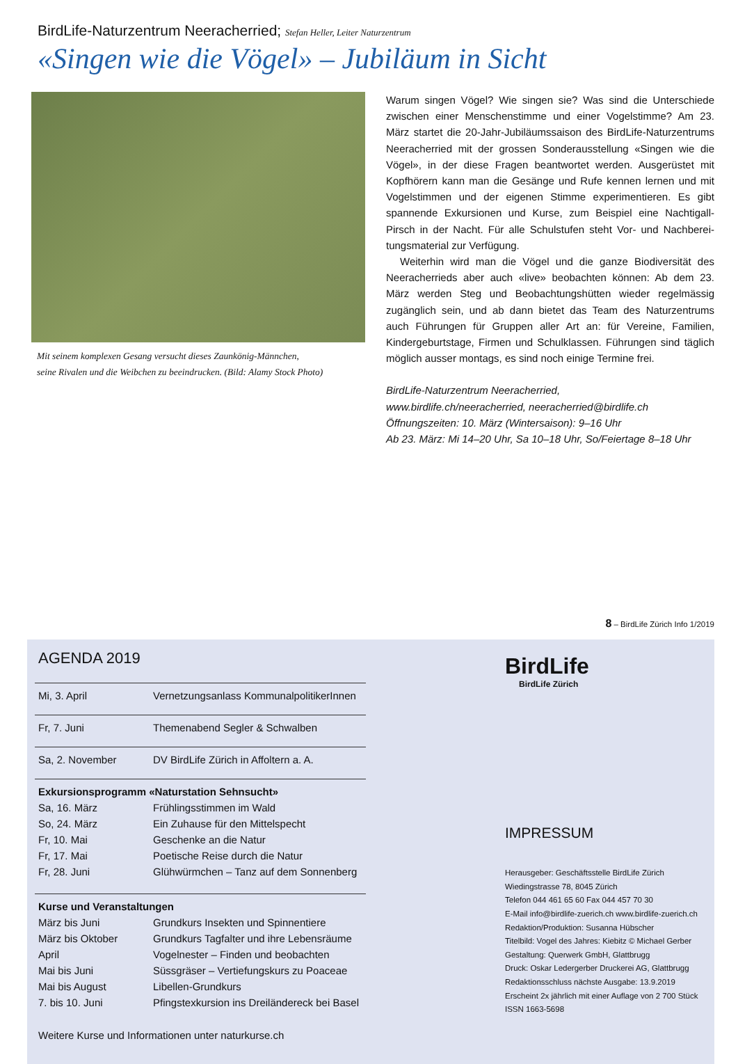BirdLife-Naturzentrum Neeracherried; Stefan Heller, Leiter Naturzentrum
«Singen wie die Vögel» – Jubiläum in Sicht
Mit seinem komplexen Gesang versucht dieses Zaunkönig-Männchen,
seine Rivalen und die Weibchen zu beeindrucken. (Bild: Alamy Stock Photo)
Warum singen Vögel? Wie singen sie? Was sind die Unterschiede zwischen einer Menschenstimme und einer Vogelstimme? Am 23. März startet die 20-Jahr-Jubiläumssaison des BirdLife-Naturzentrums Neeracherried mit der grossen Sonderausstellung «Singen wie die Vögel», in der diese Fragen beantwortet werden. Ausgerüstet mit Kopfhörern kann man die Gesänge und Rufe kennen lernen und mit Vogelstimmen und der eigenen Stimme experimentieren. Es gibt spannende Exkursionen und Kurse, zum Beispiel eine Nachtigall-Pirsch in der Nacht. Für alle Schulstufen steht Vor- und Nachberei­tungsmaterial zur Verfügung.
Weiterhin wird man die Vögel und die ganze Biodiversität des Neeracherrieds aber auch «live» beobachten können: Ab dem 23. März werden Steg und Beobachtungshütten wieder regelmässig zugänglich sein, und ab dann bietet das Team des Naturzentrums auch Führungen für Gruppen aller Art an: für Vereine, Familien, Kindergeburtstage, Firmen und Schulklassen. Führungen sind täglich möglich ausser montags, es sind noch einige Termine frei.
BirdLife-Naturzentrum Neeracherried,
www.birdlife.ch/neeracherried, neeracherried@birdlife.ch
Öffnungszeiten: 10. März (Wintersaison): 9–16 Uhr
Ab 23. März: Mi 14–20 Uhr, Sa 10–18 Uhr, So/Feiertage 8–18 Uhr
8 – BirdLife Zürich Info 1/2019
AGENDA 2019
| Mi, 3. April | Vernetzungsanlass KommunalpolitikerInnen |
| Fr, 7. Juni | Themenabend Segler & Schwalben |
| Sa, 2. November | DV BirdLife Zürich in Affoltern a. A. |
| Exkursionsprogramm «Naturstation Sehnsucht» | |
| Sa, 16. März | Frühlingsstimmen im Wald |
| So, 24. März | Ein Zuhause für den Mittelspecht |
| Fr, 10. Mai | Geschenke an die Natur |
| Fr, 17. Mai | Poetische Reise durch die Natur |
| Fr, 28. Juni | Glühwürmchen – Tanz auf dem Sonnenberg |
| Kurse und Veranstaltungen | |
| März bis Juni | Grundkurs Insekten und Spinnentiere |
| März bis Oktober | Grundkurs Tagfalter und ihre Lebensräume |
| April | Vogelnester – Finden und beobachten |
| Mai bis Juni | Süssgräser – Vertiefungskurs zu Poaceae |
| Mai bis August | Libellen-Grundkurs |
| 7. bis 10. Juni | Pfingstexkursion ins Dreiländereck bei Basel |
| Weitere Kurse und Informationen unter naturkurse.ch | |
BirdLife
BirdLife Zürich
IMPRESSUM
Herausgeber: Geschäftsstelle BirdLife Zürich
Wiedingstrasse 78, 8045 Zürich
Telefon 044 461 65 60 Fax 044 457 70 30
E-Mail info@birdlife-zuerich.ch www.birdlife-zuerich.ch
Redaktion/Produktion: Susanna Hübscher
Titelbild: Vogel des Jahres: Kiebitz © Michael Gerber
Gestaltung: Querwerk GmbH, Glattbrugg
Druck: Oskar Ledergerber Druckerei AG, Glattbrugg
Redaktionsschluss nächste Ausgabe: 13.9.2019
Erscheint 2x jährlich mit einer Auflage von 2 700 Stück
ISSN 1663-5698